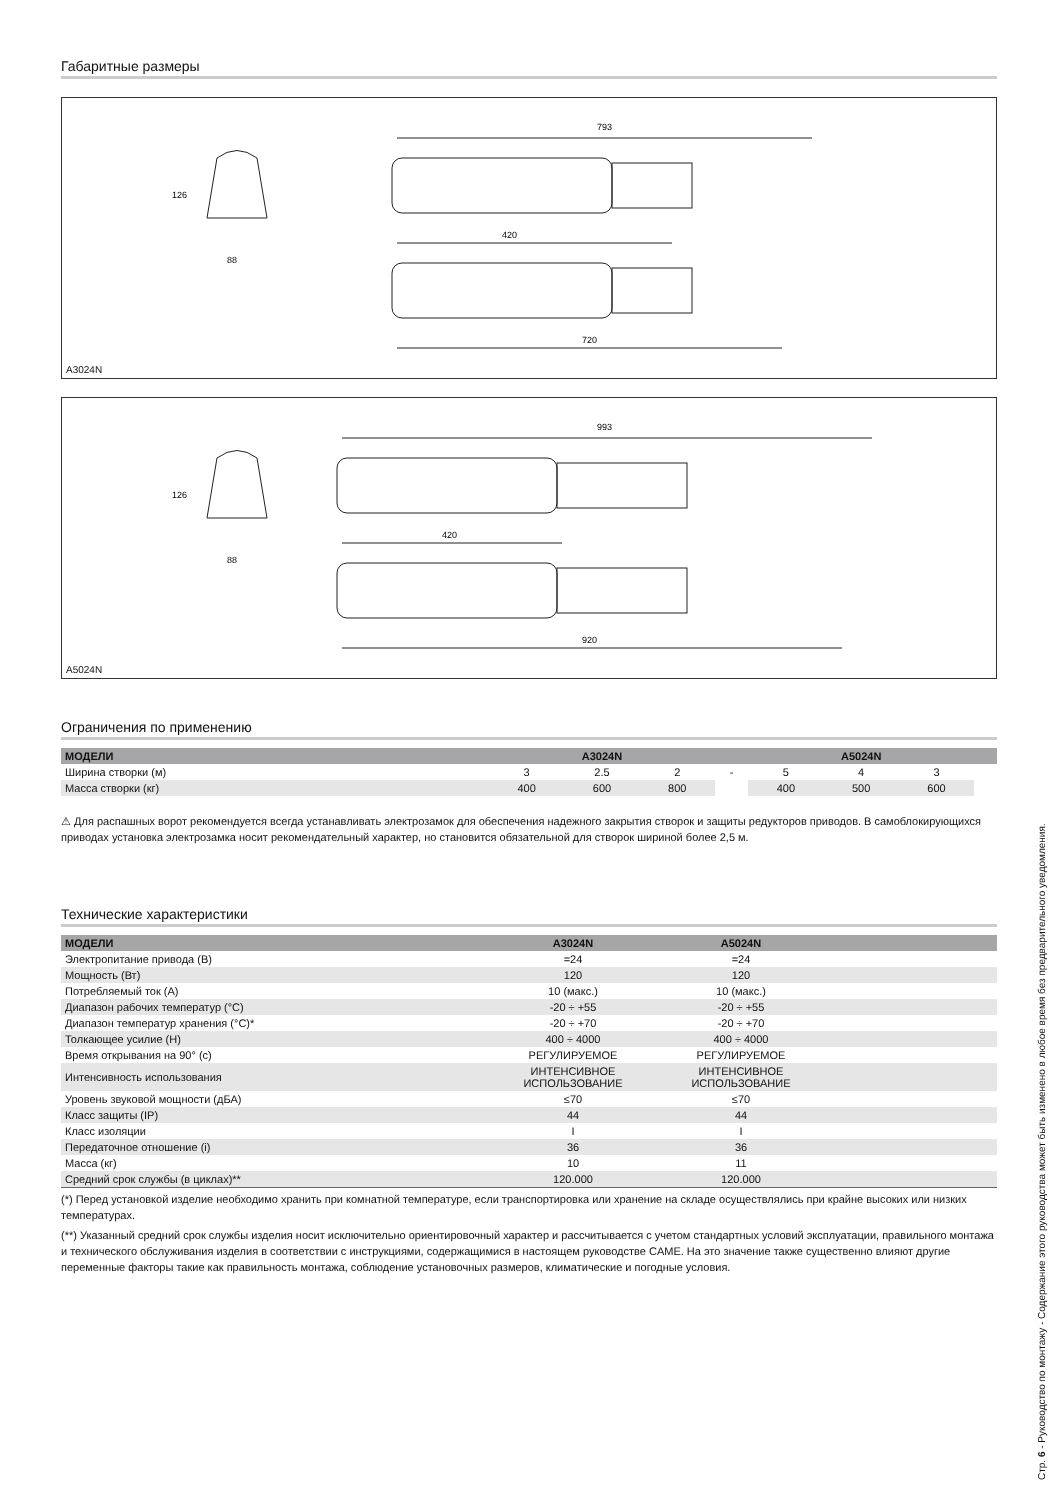Габаритные размеры
793
420
720
88
126
A3024N
993
420
920
88
126
A5024N
Ограничения по применению
| МОДЕЛИ | A3024N | | | | A5024N | | | |
| --- | --- | --- | --- | --- | --- | --- | --- | --- |
| Ширина створки (м) | 3 | 2.5 | 2 | - | 5 | 4 | 3 | |
| Масса створки (кг) | 400 | 600 | 800 | | 400 | 500 | 600 | |
⚠ Для распашных ворот рекомендуется всегда устанавливать электрозамок для обеспечения надежного закрытия створок и защиты редукторов приводов. В самоблокирующихся приводах установка электрозамка носит рекомендательный характер, но становится обязательной для створок шириной более 2,5 м.
Технические характеристики
| МОДЕЛИ | A3024N | A5024N | |
| --- | --- | --- | --- |
| Электропитание привода (В) | =24 | =24 | |
| Мощность (Вт) | 120 | 120 | |
| Потребляемый ток (А) | 10 (макс.) | 10 (макс.) | |
| Диапазон рабочих температур (°C) | -20 ÷ +55 | -20 ÷ +55 | |
| Диапазон температур хранения (°C)* | -20 ÷ +70 | -20 ÷ +70 | |
| Толкающее усилие (Н) | 400 ÷ 4000 | 400 ÷ 4000 | |
| Время открывания на 90° (с) | РЕГУЛИРУЕМОЕ | РЕГУЛИРУЕМОЕ | |
| Интенсивность использования | ИНТЕНСИВНОЕ ИСПОЛЬЗОВАНИЕ | ИНТЕНСИВНОЕ ИСПОЛЬЗОВАНИЕ | |
| Уровень звуковой мощности (дБА) | ≤70 | ≤70 | |
| Класс защиты (IP) | 44 | 44 | |
| Класс изоляции | I | I | |
| Передаточное отношение (i) | 36 | 36 | |
| Масса (кг) | 10 | 11 | |
| Средний срок службы (в циклах)** | 120.000 | 120.000 | |
(*) Перед установкой изделие необходимо хранить при комнатной температуре, если транспортировка или хранение на складе осуществлялись при крайне высоких или низких температурах.
(**) Указанный средний срок службы изделия носит исключительно ориентировочный характер и рассчитывается с учетом стандартных условий эксплуатации, правильного монтажа и технического обслуживания изделия в соответствии с инструкциями, содержащимися в настоящем руководстве CAME. На это значение также существенно влияют другие переменные факторы такие как правильность монтажа, соблюдение установочных размеров, климатические и погодные условия.
Стр. 6 - Руководство по монтажу - Содержание этого руководства может быть изменено в любое время без предварительного уведомления.